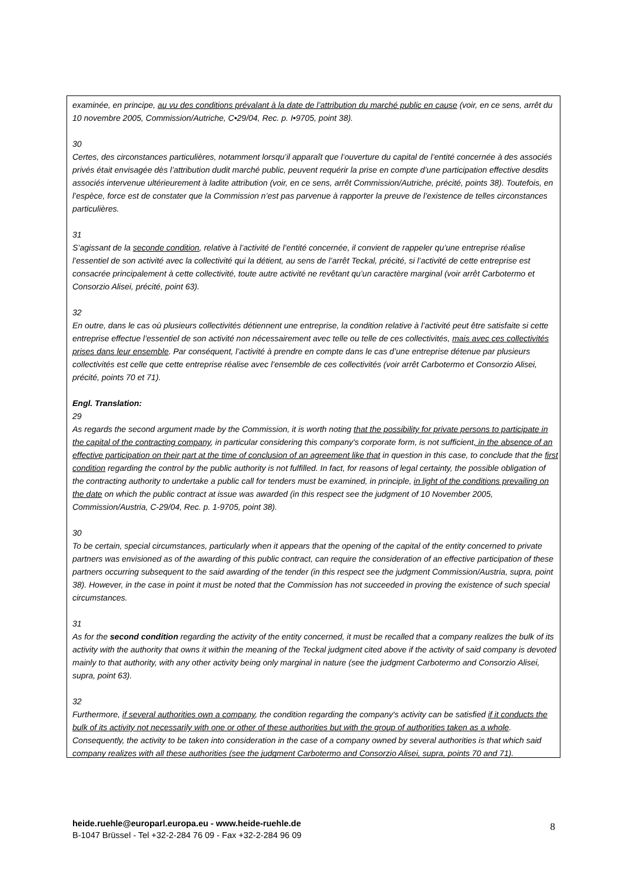examinée, en principe, au vu des conditions prévalant à la date de l’attribution du marché public en cause (voir, en ce sens, arrêt du 10 novembre 2005, Commission/Autriche, C•29/04, Rec. p. I•9705, point 38).
30
Certes, des circonstances particulières, notamment lorsqu’il apparaît que l’ouverture du capital de l’entité concernée à des associés privés était envisagée dès l’attribution dudit marché public, peuvent requérir la prise en compte d’une participation effective desdits associés intervenue ultérieurement à ladite attribution (voir, en ce sens, arrêt Commission/Autriche, précité, points 38). Toutefois, en l’espèce, force est de constater que la Commission n’est pas parvenue à rapporter la preuve de l’existence de telles circonstances particulières.
31
S’agissant de la seconde condition, relative à l’activité de l’entité concernée, il convient de rappeler qu’une entreprise réalise l’essentiel de son activité avec la collectivité qui la détient, au sens de l’arrêt Teckal, précité, si l’activité de cette entreprise est consacrée principalement à cette collectivité, toute autre activité ne revêtant qu’un caractère marginal (voir arrêt Carbotermo et Consorzio Alisei, précité, point 63).
32
En outre, dans le cas où plusieurs collectivités détiennent une entreprise, la condition relative à l’activité peut être satisfaite si cette entreprise effectue l’essentiel de son activité non nécessairement avec telle ou telle de ces collectivités, mais avec ces collectivités prises dans leur ensemble. Par conséquent, l’activité à prendre en compte dans le cas d’une entreprise détenue par plusieurs collectivités est celle que cette entreprise réalise avec l’ensemble de ces collectivités (voir arrêt Carbotermo et Consorzio Alisei, précité, points 70 et 71).
Engl. Translation:
29
As regards the second argument made by the Commission, it is worth noting that the possibility for private persons to participate in the capital of the contracting company, in particular considering this company's corporate form, is not sufficient, in the absence of an effective participation on their part at the time of conclusion of an agreement like that in question in this case, to conclude that the first condition regarding the control by the public authority is not fulfilled. In fact, for reasons of legal certainty, the possible obligation of the contracting authority to undertake a public call for tenders must be examined, in principle, in light of the conditions prevailing on the date on which the public contract at issue was awarded (in this respect see the judgment of 10 November 2005, Commission/Austria, C-29/04, Rec. p. 1-9705, point 38).
30
To be certain, special circumstances, particularly when it appears that the opening of the capital of the entity concerned to private partners was envisioned as of the awarding of this public contract, can require the consideration of an effective participation of these partners occurring subsequent to the said awarding of the tender (in this respect see the judgment Commission/Austria, supra, point 38). However, in the case in point it must be noted that the Commission has not succeeded in proving the existence of such special circumstances.
31
As for the second condition regarding the activity of the entity concerned, it must be recalled that a company realizes the bulk of its activity with the authority that owns it within the meaning of the Teckal judgment cited above if the activity of said company is devoted mainly to that authority, with any other activity being only marginal in nature (see the judgment Carbotermo and Consorzio Alisei, supra, point 63).
32
Furthermore, if several authorities own a company, the condition regarding the company's activity can be satisfied if it conducts the bulk of its activity not necessarily with one or other of these authorities but with the group of authorities taken as a whole. Consequently, the activity to be taken into consideration in the case of a company owned by several authorities is that which said company realizes with all these authorities (see the judgment Carbotermo and Consorzio Alisei, supra, points 70 and 71).
heide.ruehle@europarl.europa.eu - www.heide-ruehle.de
B-1047 Brüssel - Tel +32-2-284 76 09 - Fax +32-2-284 96 09
8